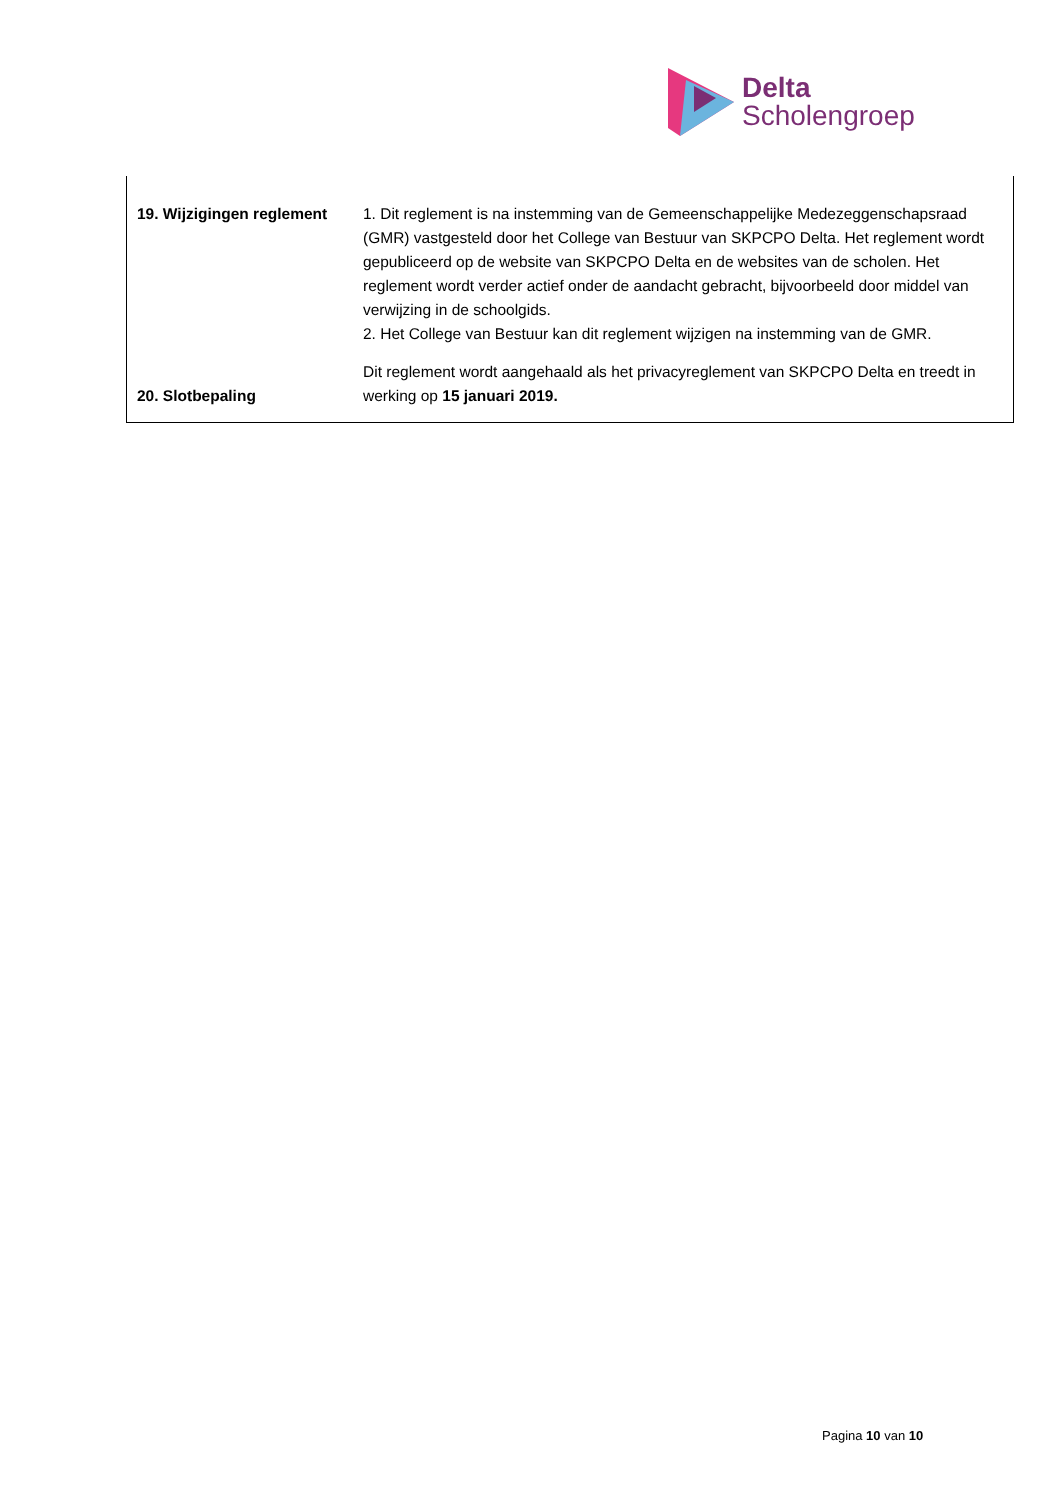Delta
Scholengroep
| 19. Wijzigingen reglement | 1. Dit reglement is na instemming van de Gemeenschappelijke Medezeggenschapsraad (GMR) vastgesteld door het College van Bestuur van SKPCPO Delta. Het reglement wordt gepubliceerd op de website van SKPCPO Delta en de websites van de scholen. Het reglement wordt verder actief onder de aandacht gebracht, bijvoorbeeld door middel van verwijzing in de schoolgids. 2. Het College van Bestuur kan dit reglement wijzigen na instemming van de GMR. |
| 20. Slotbepaling | Dit reglement wordt aangehaald als het privacyreglement van SKPCPO Delta en treedt in werking op 15 januari 2019. |
Pagina 10 van 10